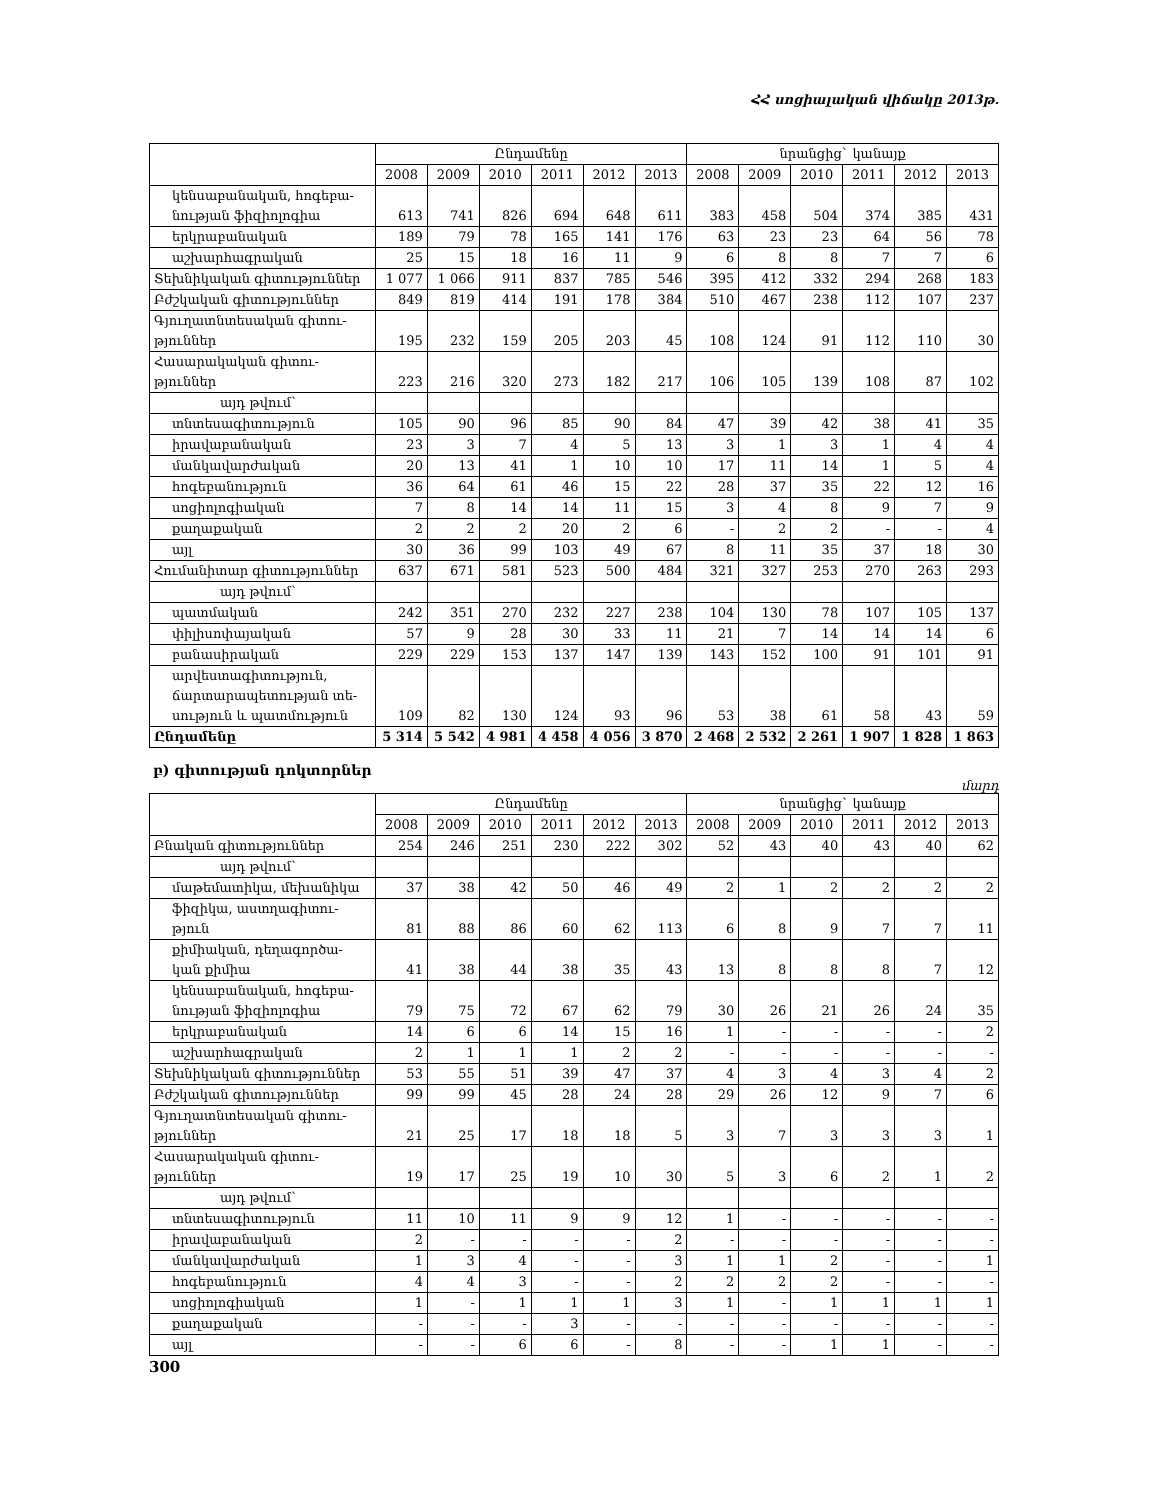ՀՀ սոցիալական վիճակը 2013թ.
| | Ընդամենը | | | | | | նրանցից` կանայք | | | | | |
| --- | --- | --- | --- | --- | --- | --- | --- | --- | --- | --- | --- | --- |
| | 2008 | 2009 | 2010 | 2011 | 2012 | 2013 | 2008 | 2009 | 2010 | 2011 | 2012 | 2013 |
| կենսաբանական, հոգեբա-նության ֆիզիոլոգիա | 613 | 741 | 826 | 694 | 648 | 611 | 383 | 458 | 504 | 374 | 385 | 431 |
| երկրաբանական | 189 | 79 | 78 | 165 | 141 | 176 | 63 | 23 | 23 | 64 | 56 | 78 |
| աշխարհագրական | 25 | 15 | 18 | 16 | 11 | 9 | 6 | 8 | 8 | 7 | 7 | 6 |
| Տեխնիկական գիտություններ | 1 077 | 1 066 | 911 | 837 | 785 | 546 | 395 | 412 | 332 | 294 | 268 | 183 |
| Բժշկական գիտություններ | 849 | 819 | 414 | 191 | 178 | 384 | 510 | 467 | 238 | 112 | 107 | 237 |
| Գյուղատնտեսական գիտու-թյուններ | 195 | 232 | 159 | 205 | 203 | 45 | 108 | 124 | 91 | 112 | 110 | 30 |
| Հասարակական գիտու-թյուններ | 223 | 216 | 320 | 273 | 182 | 217 | 106 | 105 | 139 | 108 | 87 | 102 |
| այդ թվում` | | | | | | | | | | | | |
| տնտեսագիտություն | 105 | 90 | 96 | 85 | 90 | 84 | 47 | 39 | 42 | 38 | 41 | 35 |
| իրավաբանական | 23 | 3 | 7 | 4 | 5 | 13 | 3 | 1 | 3 | 1 | 4 | 4 |
| մանկավարժական | 20 | 13 | 41 | 1 | 10 | 10 | 17 | 11 | 14 | 1 | 5 | 4 |
| հոգեբանություն | 36 | 64 | 61 | 46 | 15 | 22 | 28 | 37 | 35 | 22 | 12 | 16 |
| սոցիոլոգիական | 7 | 8 | 14 | 14 | 11 | 15 | 3 | 4 | 8 | 9 | 7 | 9 |
| քաղաքական | 2 | 2 | 2 | 20 | 2 | 6 | - | 2 | 2 | - | - | 4 |
| այլ | 30 | 36 | 99 | 103 | 49 | 67 | 8 | 11 | 35 | 37 | 18 | 30 |
| Հումանիտար գիտություններ | 637 | 671 | 581 | 523 | 500 | 484 | 321 | 327 | 253 | 270 | 263 | 293 |
| այդ թվում` | | | | | | | | | | | | |
| պատմական | 242 | 351 | 270 | 232 | 227 | 238 | 104 | 130 | 78 | 107 | 105 | 137 |
| փիլիսոփայական | 57 | 9 | 28 | 30 | 33 | 11 | 21 | 7 | 14 | 14 | 14 | 6 |
| բանասիրական | 229 | 229 | 153 | 137 | 147 | 139 | 143 | 152 | 100 | 91 | 101 | 91 |
| արվեստագիտություն, ճարտարապետության տե-սություն և պատմություն | 109 | 82 | 130 | 124 | 93 | 96 | 53 | 38 | 61 | 58 | 43 | 59 |
| Ընդամենը | 5 314 | 5 542 | 4 981 | 4 458 | 4 056 | 3 870 | 2 468 | 2 532 | 2 261 | 1 907 | 1 828 | 1 863 |
բ) գիտության դոկտորներ
մարդ
| | Ընդամենը | | | | | | նրանցից` կանայք | | | | | |
| --- | --- | --- | --- | --- | --- | --- | --- | --- | --- | --- | --- | --- |
| | 2008 | 2009 | 2010 | 2011 | 2012 | 2013 | 2008 | 2009 | 2010 | 2011 | 2012 | 2013 |
| Բնական գիտություններ | 254 | 246 | 251 | 230 | 222 | 302 | 52 | 43 | 40 | 43 | 40 | 62 |
| այդ թվում` | | | | | | | | | | | | |
| մաթեմատիկա, մեխանիկա | 37 | 38 | 42 | 50 | 46 | 49 | 2 | 1 | 2 | 2 | 2 | 2 |
| ֆիզիկա, աստղագիտու-թյուն | 81 | 88 | 86 | 60 | 62 | 113 | 6 | 8 | 9 | 7 | 7 | 11 |
| քիմիական, դեղագործա-կան քիմիա | 41 | 38 | 44 | 38 | 35 | 43 | 13 | 8 | 8 | 8 | 7 | 12 |
| կենսաբանական, հոգեբա-նության ֆիզիոլոգիա | 79 | 75 | 72 | 67 | 62 | 79 | 30 | 26 | 21 | 26 | 24 | 35 |
| երկրաբանական | 14 | 6 | 6 | 14 | 15 | 16 | 1 | - | - | - | - | 2 |
| աշխարհագրական | 2 | 1 | 1 | 1 | 2 | 2 | - | - | - | - | - | - |
| Տեխնիկական գիտություններ | 53 | 55 | 51 | 39 | 47 | 37 | 4 | 3 | 4 | 3 | 4 | 2 |
| Բժշկական գիտություններ | 99 | 99 | 45 | 28 | 24 | 28 | 29 | 26 | 12 | 9 | 7 | 6 |
| Գյուղատնտեսական գիտու-թյուններ | 21 | 25 | 17 | 18 | 18 | 5 | 3 | 7 | 3 | 3 | 3 | 1 |
| Հասարակական գիտու-թյուններ | 19 | 17 | 25 | 19 | 10 | 30 | 5 | 3 | 6 | 2 | 1 | 2 |
| այդ թվում` | | | | | | | | | | | | |
| տնտեսագիտություն | 11 | 10 | 11 | 9 | 9 | 12 | 1 | - | - | - | - | - |
| իրավաբանական | 2 | - | - | - | - | 2 | - | - | - | - | - | - |
| մանկավարժական | 1 | 3 | 4 | - | - | 3 | 1 | 1 | 2 | - | - | 1 |
| հոգեբանություն | 4 | 4 | 3 | - | - | 2 | 2 | 2 | 2 | - | - | - |
| սոցիոլոգիական | 1 | - | 1 | 1 | 1 | 3 | 1 | - | 1 | 1 | 1 | 1 |
| քաղաքական | - | - | - | 3 | - | - | - | - | - | - | - | - |
| այլ | - | - | 6 | 6 | - | 8 | - | - | 1 | 1 | - | - |
300